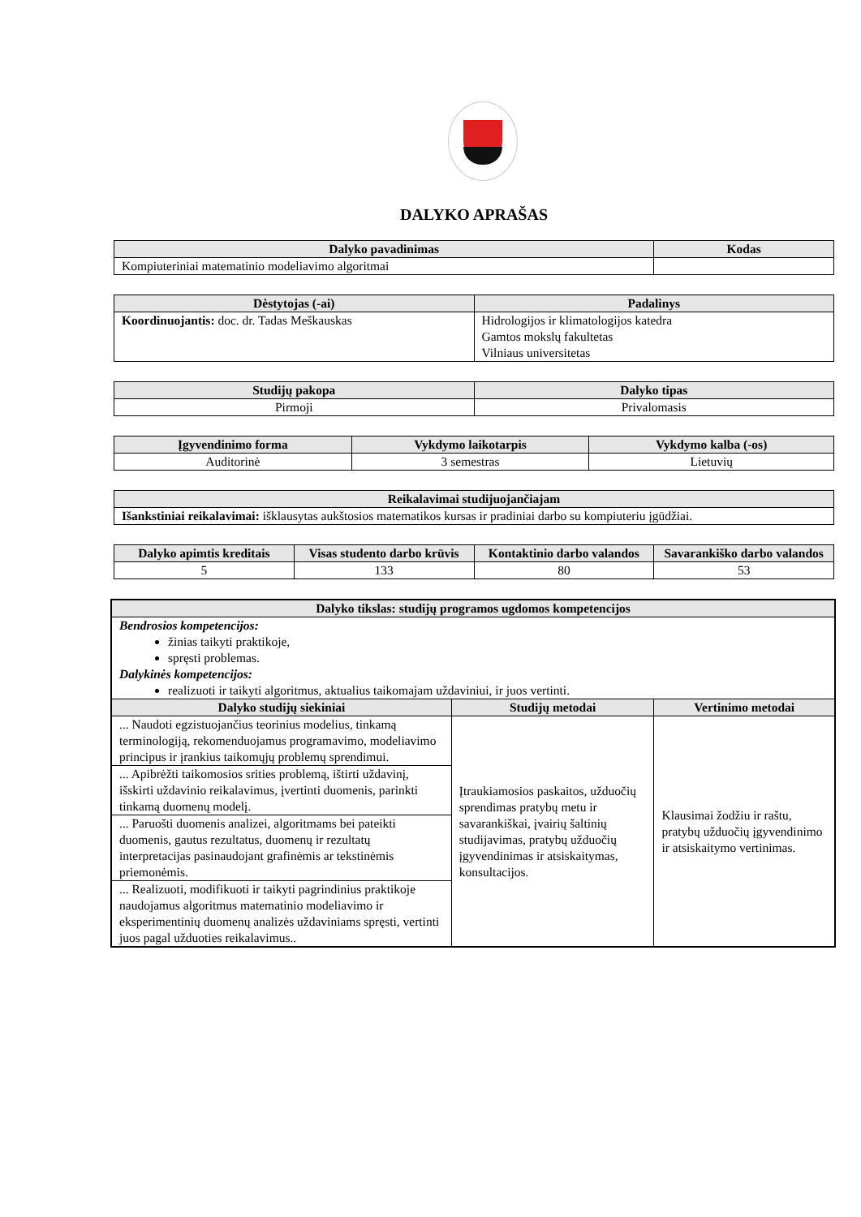DALYKO APRAŠAS
| Dalyko pavadinimas | Kodas |
| --- | --- |
| Kompiuteriniai matematinio modeliavimo algoritmai | |
| Dėstytojas (-ai) | Padalinys |
| --- | --- |
| Koordinuojantis: doc. dr. Tadas Meškauskas | Hidrologijos ir klimatologijos katedra Gamtos mokslų fakultetas Vilniaus universitetas |
| Studijų pakopa | Dalyko tipas |
| --- | --- |
| Pirmoji | Privalomasis |
| Įgyvendinimo forma | Vykdymo laikotarpis | Vykdymo kalba (-os) |
| --- | --- | --- |
| Auditorinė | 3 semestras | Lietuvių |
| Reikalavimai studijuojančiajam |
| --- |
| Išankstiniai reikalavimai: išklausytas aukštosios matematikos kursas ir pradiniai darbo su kompiuteriu įgūdžiai. |
| Dalyko apimtis kreditais | Visas studento darbo krūvis | Kontaktinio darbo valandos | Savarankiško darbo valandos |
| --- | --- | --- | --- |
| 5 | 133 | 80 | 53 |
| Dalyko tikslas: studijų programos ugdomos kompetencijos | | |
| --- | --- | --- |
| Bendrosios kompetencijos: žinias taikyti praktikoje, spręsti problemas. Dalykinės kompetencijos: realizuoti ir taikyti algoritmus, aktualius taikomajam uždaviniui, ir juos vertinti. | | |
| Dalyko studijų siekiniai | Studijų metodai | Vertinimo metodai |
| ... Naudoti egzistuojančius teorinius modelius, tinkamą terminologiją, rekomenduojamus programavimo, modeliavimo principus ir įrankius taikomųjų problemų sprendimui. | Įtraukiamosios paskaitos, užduočių sprendimas pratybų metu ir savarankiškai, įvairių šaltinių studijavimas, pratybų užduočių įgyvendinimas ir atsiskaitymas, konsultacijos. | Klausimai žodžiu ir raštu, pratybų užduočių įgyvendinimo ir atsiskaitymo vertinimas. |
| ... Apibrėžti taikomosios srities problemą, ištirti uždavinį, išskirti uždavinio reikalavimus, įvertinti duomenis, parinkti tinkamą duomenų modelį. | | |
| ... Paruošti duomenis analizei, algoritmams bei pateikti duomenis, gautus rezultatus, duomenų ir rezultatų interpretacijas pasinaudojant grafinėmis ar tekstinėmis priemonėmis. | | |
| ... Realizuoti, modifikuoti ir taikyti pagrindinius praktikoje naudojamus algoritmus matematinio modeliavimo ir eksperimentinių duomenų analizės uždaviniams spręsti, vertinti juos pagal užduoties reikalavimus.. | | |